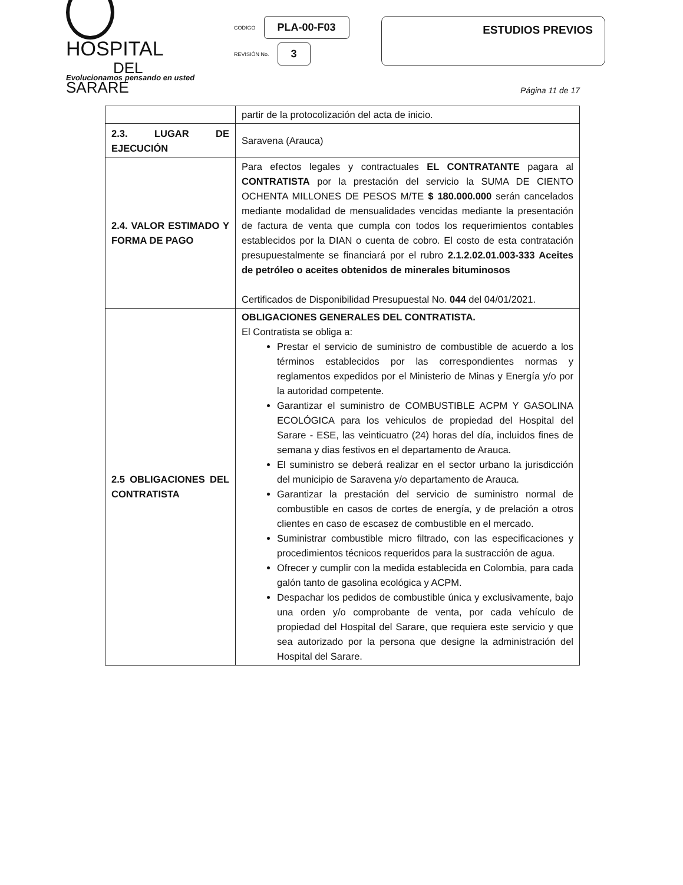HOSPITAL
DEL SARARE
CODIGO PLA-00-F03
REVISIÓN No. 3
ESTUDIOS PREVIOS
Evolucionamos pensando en usted
Página 11 de 17
| | partir de la protocolización del acta de inicio. |
| 2.3. LUGAR DE EJECUCIÓN | Saravena (Arauca) |
| 2.4. VALOR ESTIMADO Y FORMA DE PAGO | Para efectos legales y contractuales EL CONTRATANTE pagara al CONTRATISTA por la prestación del servicio la SUMA DE CIENTO OCHENTA MILLONES DE PESOS M/TE $ 180.000.000 serán cancelados mediante modalidad de mensualidades vencidas mediante la presentación de factura de venta que cumpla con todos los requerimientos contables establecidos por la DIAN o cuenta de cobro. El costo de esta contratación presupuestalmente se financiará por el rubro 2.1.2.02.01.003-333 Aceites de petróleo o aceites obtenidos de minerales bituminosos Certificados de Disponibilidad Presupuestal No. 044 del 04/01/2021. |
| 2.5 OBLIGACIONES DEL CONTRATISTA | OBLIGACIONES GENERALES DEL CONTRATISTA. El Contratista se obliga a: Prestar el servicio de suministro de combustible de acuerdo a los términos establecidos por las correspondientes normas y reglamentos expedidos por el Ministerio de Minas y Energía y/o por la autoridad competente. Garantizar el suministro de COMBUSTIBLE ACPM Y GASOLINA ECOLÓGICA para los vehiculos de propiedad del Hospital del Sarare - ESE, las veinticuatro (24) horas del día, incluidos fines de semana y dias festivos en el departamento de Arauca. El suministro se deberá realizar en el sector urbano la jurisdicción del municipio de Saravena y/o departamento de Arauca. Garantizar la prestación del servicio de suministro normal de combustible en casos de cortes de energía, y de prelación a otros clientes en caso de escasez de combustible en el mercado. Suministrar combustible micro filtrado, con las especificaciones y procedimientos técnicos requeridos para la sustracción de agua. Ofrecer y cumplir con la medida establecida en Colombia, para cada galón tanto de gasolina ecológica y ACPM. Despachar los pedidos de combustible única y exclusivamente, bajo una orden y/o comprobante de venta, por cada vehículo de propiedad del Hospital del Sarare, que requiera este servicio y que sea autorizado por la persona que designe la administración del Hospital del Sarare. |